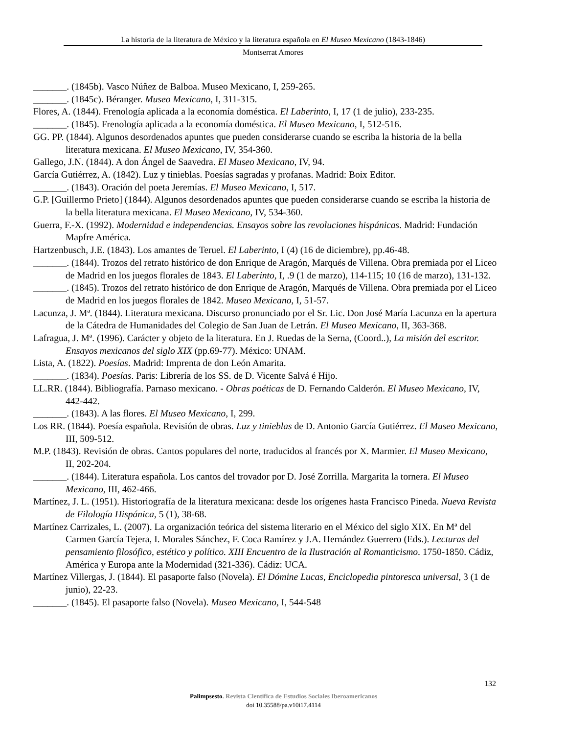La historia de la literatura de México y la literatura española en El Museo Mexicano (1843-1846)
Montserrat Amores
_______. (1845b). Vasco Núñez de Balboa. Museo Mexicano, I, 259-265.
_______. (1845c). Béranger. Museo Mexicano, I, 311-315.
Flores, A. (1844). Frenología aplicada a la economía doméstica. El Laberinto, I, 17 (1 de julio), 233-235.
_______. (1845). Frenología aplicada a la economía doméstica. El Museo Mexicano, I, 512-516.
GG. PP. (1844). Algunos desordenados apuntes que pueden considerarse cuando se escriba la historia de la bella literatura mexicana. El Museo Mexicano, IV, 354-360.
Gallego, J.N. (1844). A don Ángel de Saavedra. El Museo Mexicano, IV, 94.
García Gutiérrez, A. (1842). Luz y tinieblas. Poesías sagradas y profanas. Madrid: Boix Editor.
_______. (1843). Oración del poeta Jeremías. El Museo Mexicano, I, 517.
G.P. [Guillermo Prieto] (1844). Algunos desordenados apuntes que pueden considerarse cuando se escriba la historia de la bella literatura mexicana. El Museo Mexicano, IV, 534-360.
Guerra, F.-X. (1992). Modernidad e independencias. Ensayos sobre las revoluciones hispánicas. Madrid: Fundación Mapfre América.
Hartzenbusch, J.E. (1843). Los amantes de Teruel. El Laberinto, I (4) (16 de diciembre), pp.46-48.
_______. (1844). Trozos del retrato histórico de don Enrique de Aragón, Marqués de Villena. Obra premiada por el Liceo de Madrid en los juegos florales de 1843. El Laberinto, I, .9 (1 de marzo), 114-115; 10 (16 de marzo), 131-132.
_______. (1845). Trozos del retrato histórico de don Enrique de Aragón, Marqués de Villena. Obra premiada por el Liceo de Madrid en los juegos florales de 1842. Museo Mexicano, I, 51-57.
Lacunza, J. Mª. (1844). Literatura mexicana. Discurso pronunciado por el Sr. Lic. Don José María Lacunza en la apertura de la Cátedra de Humanidades del Colegio de San Juan de Letrán. El Museo Mexicano, II, 363-368.
Lafragua, J. Mª. (1996). Carácter y objeto de la literatura. En J. Ruedas de la Serna, (Coord..), La misión del escritor. Ensayos mexicanos del siglo XIX (pp.69-77). México: UNAM.
Lista, A. (1822). Poesías. Madrid: Imprenta de don León Amarita.
_______. (1834). Poesías. Paris: Librería de los SS. de D. Vicente Salvá é Hijo.
LL.RR. (1844). Bibliografía. Parnaso mexicano. - Obras poéticas de D. Fernando Calderón. El Museo Mexicano, IV, 442-442.
_______. (1843). A las flores. El Museo Mexicano, I, 299.
Los RR. (1844). Poesía española. Revisión de obras. Luz y tinieblas de D. Antonio García Gutiérrez. El Museo Mexicano, III, 509-512.
M.P. (1843). Revisión de obras. Cantos populares del norte, traducidos al francés por X. Marmier. El Museo Mexicano, II, 202-204.
_______. (1844). Literatura española. Los cantos del trovador por D. José Zorrilla. Margarita la tornera. El Museo Mexicano, III, 462-466.
Martínez, J. L. (1951). Historiografía de la literatura mexicana: desde los orígenes hasta Francisco Pineda. Nueva Revista de Filología Hispánica, 5 (1), 38-68.
Martínez Carrizales, L. (2007). La organización teórica del sistema literario en el México del siglo XIX. En Mª del Carmen García Tejera, I. Morales Sánchez, F. Coca Ramírez y J.A. Hernández Guerrero (Eds.). Lecturas del pensamiento filosófico, estético y político. XIII Encuentro de la Ilustración al Romanticismo. 1750-1850. Cádiz, América y Europa ante la Modernidad (321-336). Cádiz: UCA.
Martínez Villergas, J. (1844). El pasaporte falso (Novela). El Dómine Lucas, Enciclopedia pintoresca universal, 3 (1 de junio), 22-23.
_______. (1845). El pasaporte falso (Novela). Museo Mexicano, I, 544-548
132
Palimpsesto. Revista Científica de Estudios Sociales Iberoamericanos
doi 10.35588/pa.v10i17.4114